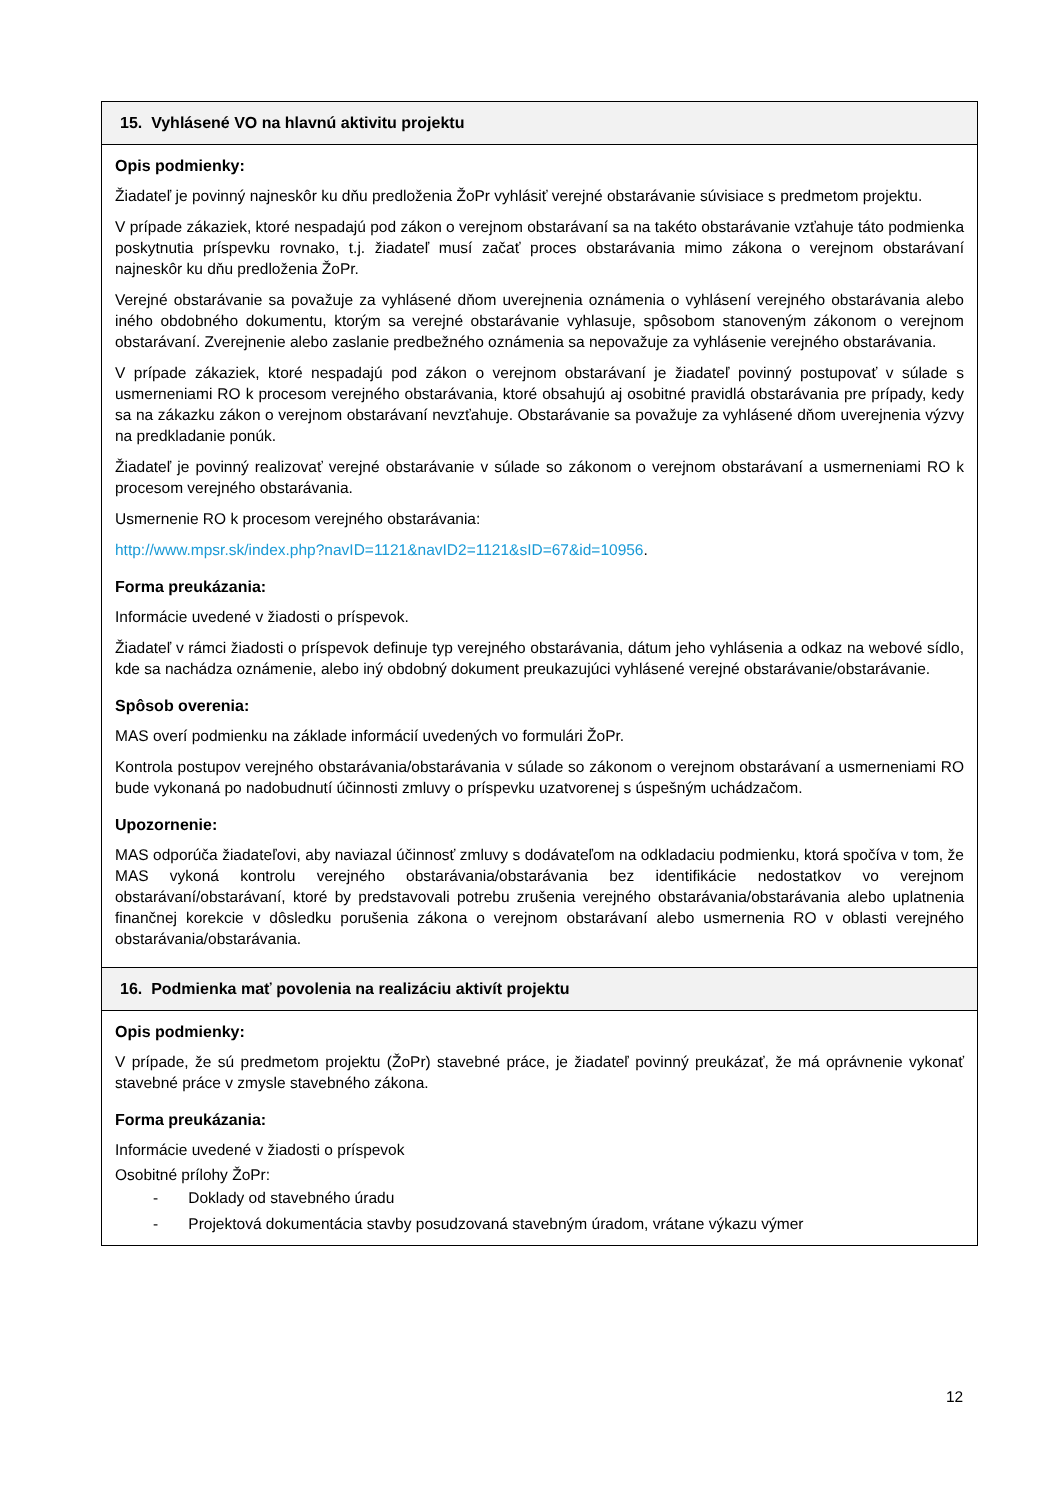| 15. Vyhlásené VO na hlavnú aktivitu projektu |
| --- |
| Opis podmienky: Žiadateľ je povinný najneskôr ku dňu predloženia ŽoPr vyhlásiť verejné obstarávanie súvisiace s predmetom projektu. V prípade zákaziek, ktoré nespadajú pod zákon o verejnom obstarávaní sa na takéto obstarávanie vzťahuje táto podmienka poskytnutia príspevku rovnako, t.j. žiadateľ musí začať proces obstarávania mimo zákona o verejnom obstarávaní najneskôr ku dňu predloženia ŽoPr. Verejné obstarávanie sa považuje za vyhlásené dňom uverejnenia oznámenia o vyhlásení verejného obstarávania alebo iného obdobného dokumentu, ktorým sa verejné obstarávanie vyhlasuje, spôsobom stanoveným zákonom o verejnom obstarávaní. Zverejnenie alebo zaslanie predbežného oznámenia sa nepovažuje za vyhlásenie verejného obstarávania. V prípade zákaziek, ktoré nespadajú pod zákon o verejnom obstarávaní je žiadateľ povinný postupovať v súlade s usmerneniami RO k procesom verejného obstarávania, ktoré obsahujú aj osobitné pravidlá obstarávania pre prípady, kedy sa na zákazku zákon o verejnom obstarávaní nevzťahuje. Obstarávanie sa považuje za vyhlásené dňom uverejnenia výzvy na predkladanie ponúk. Žiadateľ je povinný realizovať verejné obstarávanie v súlade so zákonom o verejnom obstarávaní a usmerneniami RO k procesom verejného obstarávania. Usmernenie RO k procesom verejného obstarávania: http://www.mpsr.sk/index.php?navID=1121&navID2=1121&sID=67&id=10956 . Forma preukázania: Informácie uvedené v žiadosti o príspevok. Žiadateľ v rámci žiadosti o príspevok definuje typ verejného obstarávania, dátum jeho vyhlásenia a odkaz na webové sídlo, kde sa nachádza oznámenie, alebo iný obdobný dokument preukazujúci vyhlásené verejné obstarávanie/obstarávanie. Spôsob overenia: MAS overí podmienku na základe informácií uvedených vo formulári ŽoPr. Kontrola postupov verejného obstarávania/obstarávania v súlade so zákonom o verejnom obstarávaní a usmerneniami RO bude vykonaná po nadobudnutí účinnosti zmluvy o príspevku uzatvorenej s úspešným uchádzačom. Upozornenie: MAS odporúča žiadateľovi, aby naviazal účinnosť zmluvy s dodávateľom na odkladaciu podmienku, ktorá spočíva v tom, že MAS vykoná kontrolu verejného obstarávania/obstarávania bez identifikácie nedostatkov vo verejnom obstarávaní/obstarávaní, ktoré by predstavovali potrebu zrušenia verejného obstarávania/obstarávania alebo uplatnenia finančnej korekcie v dôsledku porušenia zákona o verejnom obstarávaní alebo usmernenia RO v oblasti verejného obstarávania/obstarávania. |
| 16. Podmienka mať povolenia na realizáciu aktivít projektu |
| Opis podmienky: V prípade, že sú predmetom projektu (ŽoPr) stavebné práce, je žiadateľ povinný preukázať, že má oprávnenie vykonať stavebné práce v zmysle stavebného zákona. Forma preukázania: Informácie uvedené v žiadosti o príspevok Osobitné prílohy ŽoPr: - Doklady od stavebného úradu - Projektová dokumentácia stavby posudzovaná stavebným úradom, vrátane výkazu výmer |
12